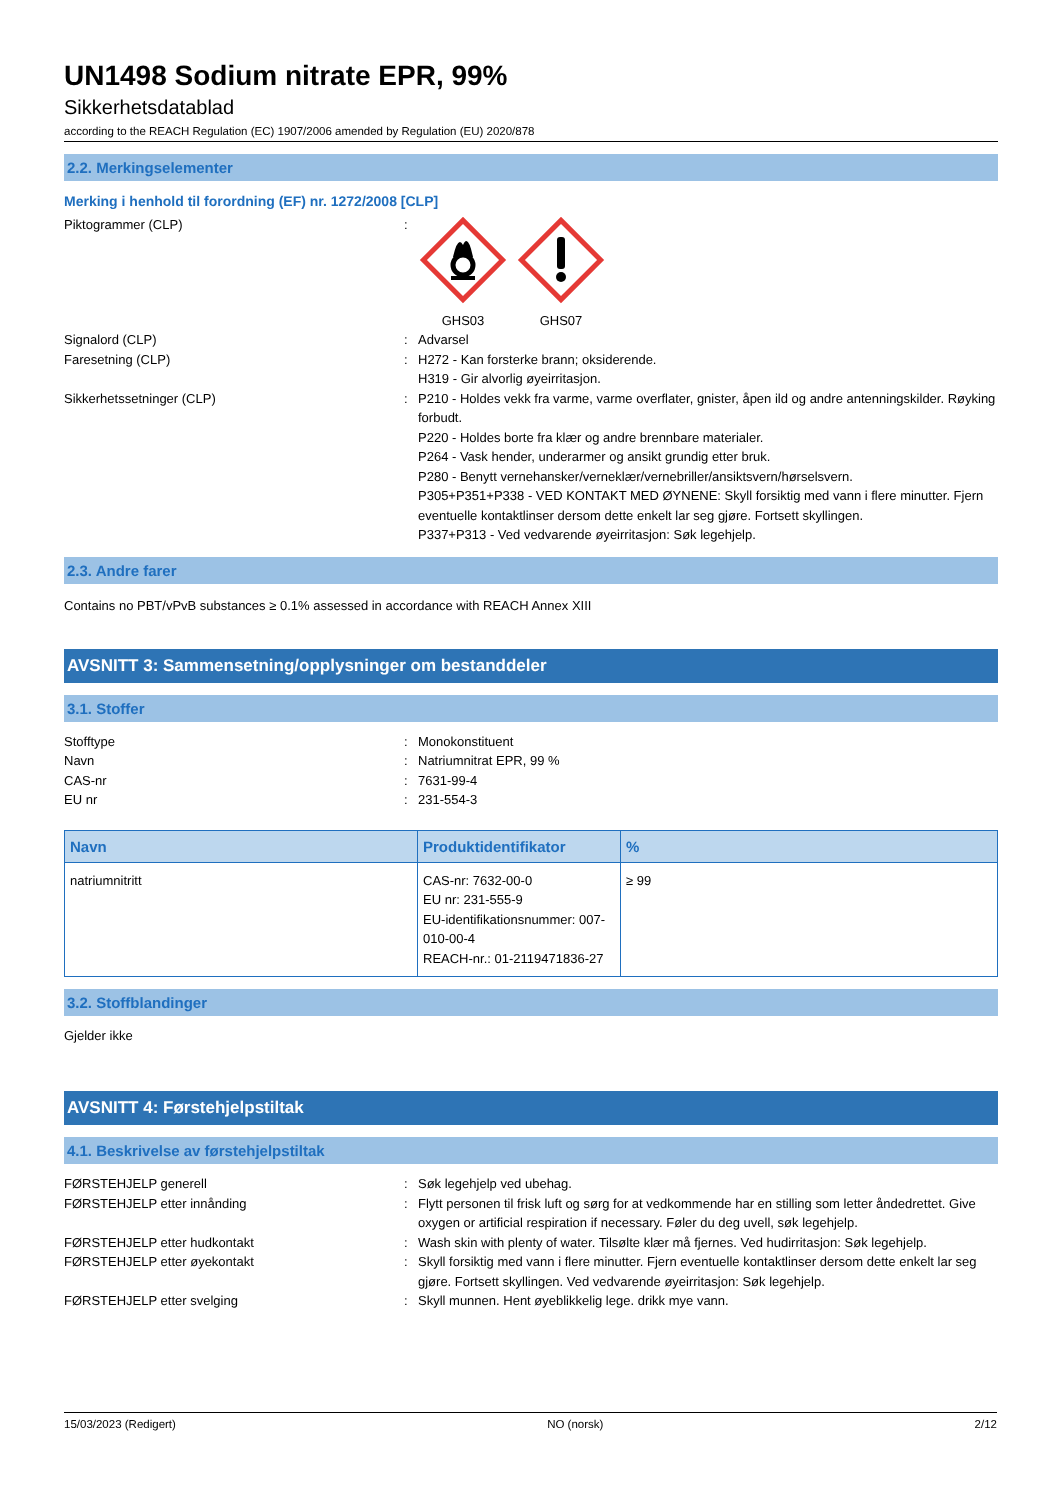UN1498 Sodium nitrate EPR, 99%
Sikkerhetsdatablad
according to the REACH Regulation (EC) 1907/2006 amended by Regulation (EU) 2020/878
2.2. Merkingselementer
Merking i henhold til forordning (EF) nr. 1272/2008 [CLP]
Piktogrammer (CLP) :
GHS03
GHS07
Signalord (CLP) : Advarsel
Faresetning (CLP) : H272 - Kan forsterke brann; oksiderende.
H319 - Gir alvorlig øyeirritasjon.
Sikkerhetssetninger (CLP) : P210 - Holdes vekk fra varme, varme overflater, gnister, åpen ild og andre antenningskilder. Røyking forbudt.
P220 - Holdes borte fra klær og andre brennbare materialer.
P264 - Vask hender, underarmer og ansikt grundig etter bruk.
P280 - Benytt vernehansker/verneklær/vernebriller/ansiktsvern/hørselsvern.
P305+P351+P338 - VED KONTAKT MED ØYNENE: Skyll forsiktig med vann i flere minutter. Fjern eventuelle kontaktlinser dersom dette enkelt lar seg gjøre. Fortsett skyllingen.
P337+P313 - Ved vedvarende øyeirritasjon: Søk legehjelp.
2.3. Andre farer
Contains no PBT/vPvB substances ≥ 0.1% assessed in accordance with REACH Annex XIII
AVSNITT 3: Sammensetning/opplysninger om bestanddeler
3.1. Stoffer
Stofftype : Monokonstituent
Navn : Natriumnitrat EPR, 99 %
CAS-nr : 7631-99-4
EU nr : 231-554-3
| Navn | Produktidentifikator | % |
| --- | --- | --- |
| natriumnitritt | CAS-nr: 7632-00-0 EU nr: 231-555-9 EU-identifikationsnummer: 007-010-00-4 REACH-nr.: 01-2119471836-27 | ≥ 99 |
3.2. Stoffblandinger
Gjelder ikke
AVSNITT 4: Førstehjelpstiltak
4.1. Beskrivelse av førstehjelpstiltak
FØRSTEHJELP generell : Søk legehjelp ved ubehag.
FØRSTEHJELP etter innånding : Flytt personen til frisk luft og sørg for at vedkommende har en stilling som letter åndedrettet. Give oxygen or artificial respiration if necessary. Føler du deg uvell, søk legehjelp.
FØRSTEHJELP etter hudkontakt : Wash skin with plenty of water. Tilsølte klær må fjernes. Ved hudirritasjon: Søk legehjelp.
FØRSTEHJELP etter øyekontakt : Skyll forsiktig med vann i flere minutter. Fjern eventuelle kontaktlinser dersom dette enkelt lar seg gjøre. Fortsett skyllingen. Ved vedvarende øyeirritasjon: Søk legehjelp.
FØRSTEHJELP etter svelging : Skyll munnen. Hent øyeblikkelig lege. drikk mye vann.
15/03/2023 (Redigert) NO (norsk) 2/12